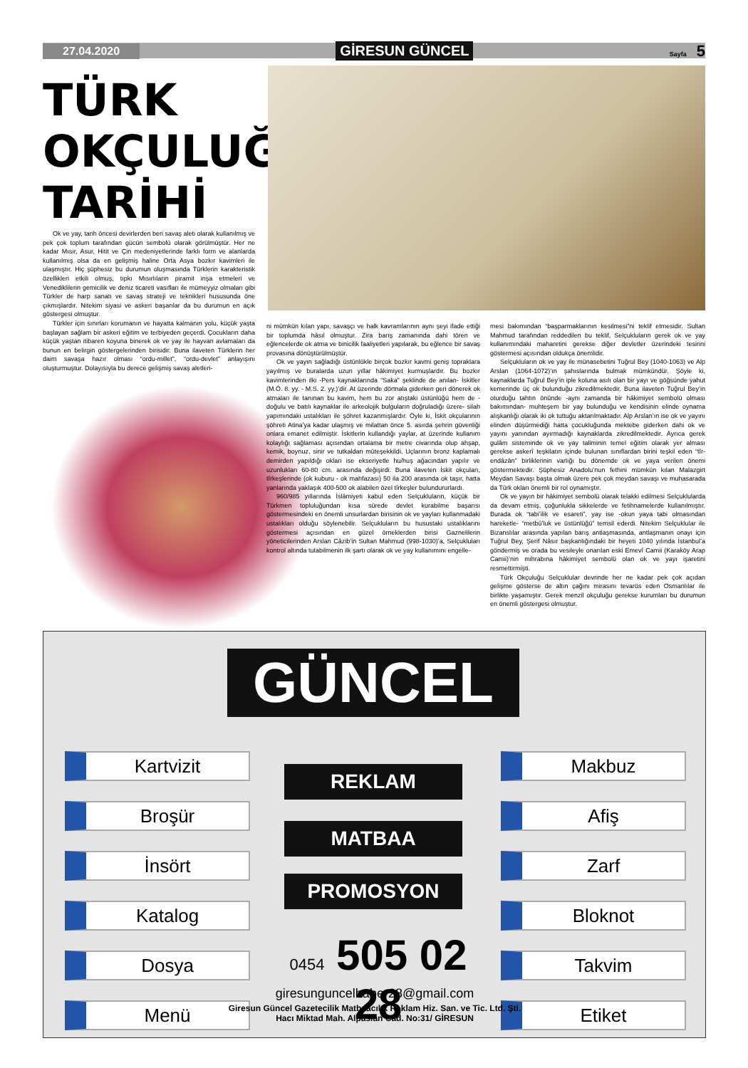27.04.2020 GİRESUN GÜNCEL Sayfa 5
TÜRK
OKÇULUĞU
TARİHİ
Ok ve yay, tarih öncesi devirlerden beri savaş aleti olarak kullanılmış ve pek çok toplum tarafından gücün sembolü olarak görülmüştür. Her ne kadar Mısır, Asur, Hitit ve Çin medeniyetlerinde farklı form ve alanlarda kullanılmış olsa da en gelişmiş haline Orta Asya bozkır kavimleri ile ulaşmıştır. Hiç şüphesiz bu durumun oluşmasında Türklerin karakteristik özellikleri etkili olmuş, tıpkı Mısırlıların piramit inşa etmeleri ve Venediklilerin gemicilik ve deniz ticareti vasıfları ile mümeyyiz olmaları gibi Türkler de harp sanatı ve savaş strateji ve teknikleri hususunda öne çıkmışlardır. Nitekim siyasi ve askeri başarılar da bu durumun en açık göstergesi olmuştur.
Türkler için sınırları korumanın ve hayatta kalmanın yolu, küçük yaşta başlayan sağlam bir askeri eğitim ve terbiyeden geçerdi. Çocukların daha küçük yaştan itibaren koyuna binerek ok ve yay ile hayvan avlamaları da bunun en belirgin göstergelerinden birisidir. Buna ilaveten Türklerin her daim savaşa hazır olması “ordu-millet”, “ordu-devlet” anlayışını oluşturmuştur. Dolayısıyla bu derece gelişmiş savaş aletleri-
ni mümkün kılan yapı, savaşçı ve halk kavramlarının aynı şeyi ifade ettiği bir toplumda hâsıl olmuştur. Zira barış zamanında dahi tören ve eğlencelerde ok atma ve binicilik faaliyetleri yapılarak, bu eğlence bir savaş provasına dönüştürülmüştür.
Ok ve yayın sağladığı üstünlükle birçok bozkır kavmi geniş topraklara yayılmış ve buralarda uzun yıllar hâkimiyet kurmuşlardır. Bu bozkır kavimlerinden ilki -Pers kaynaklarında “Saka” şeklinde de anılan- İskitler (M.Ö. 8. yy. - M.S. 2. yy.)’dir. At üzerinde dörtnala giderken geri dönerek ok atmaları ile tanınan bu kavim, hem bu zor atıştaki üstünlüğü hem de -doğulu ve batılı kaynaklar ile arkeolojik bulguların doğruladığı üzere- silah yapımındaki ustalıkları ile şöhret kazanmışlardır. Öyle ki, İskit okçularının şöhreti Atina’ya kadar ulaşmış ve milattan önce 5. asırda şehrin güvenliği onlara emanet edilmiştir. İskitlerin kullandığı yaylar, at üzerinde kullanım kolaylığı sağlaması açısından ortalama bir metre civarında olup ahşap, kemik, boynuz, sinir ve tutkaldan müteşekkildi. Uçlarının bronz kaplamalı demirden yapıldığı okları ise ekseriyetle hu/huş ağacından yapılır ve uzunlukları 60-80 cm. arasında değişirdi. Buna ilaveten İskit okçuları, tîrkeşlerinde (ok kuburu - ok mahfazası) 50 ila 200 arasında ok taşır, hatta yanlarında yaklaşık 400-500 ok alabilen özel tîrkeşler bulundururlardı.
960/985 yıllarında İslâmiyeti kabul eden Selçukluların, küçük bir Türkmen topluluğundan kısa sürede devlet kurabilme başarısı göstermesindeki en önemli unsurlardan birisinin ok ve yayları kullanmadaki ustalıkları olduğu söylenebilir. Selçukluların bu husustaki ustalıklarını göstermesi açısından en güzel örneklerden birisi Gaznelilerin yöneticilerinden Arslan Câzib’in Sultan Mahmud (998-1030)’a, Selçukluları kontrol altında tutabilmenin ilk şartı olarak ok ve yay kullanımını engelle-
mesi bakımından “başparmaklarının kesilmesi”ni teklif etmesidir. Sultan Mahmud tarafından reddedilen bu teklif, Selçukluların gerek ok ve yay kullanımındaki maharetini gerekse diğer devletler üzerindeki tesirini göstermesi açısından oldukça önemlidir.
Selçukluların ok ve yay ile münasebetini Tuğrul Bey (1040-1063) ve Alp Arslan (1064-1072)’ın şahıslarında bulmak mümkündür. Şöyle ki, kaynaklarda Tuğrul Bey’in iple koluna asılı olan bir yayı ve göğsünde yahut kemerinde üç ok bulunduğu zikredilmektedir. Buna ilaveten Tuğrul Bey’in oturduğu tahtın önünde -aynı zamanda bir hâkimiyet sembolü olması bakımından- muhteşem bir yay bulunduğu ve kendisinin elinde oynama alışkanlığı olarak iki ok tuttuğu aktarılmaktadır. Alp Arslan’ın ise ok ve yayını elinden düşürmediği hatta çocukluğunda mektebe giderken dahi ok ve yayını yanından ayırmadığı kaynaklarda zikredilmektedir. Ayrıca gerek gulâm sisteminde ok ve yay taliminin temel eğitim olarak yer alması gerekse askerî teşkilatın içinde bulunan sınıflardan birini teşkil eden “tîr-endâzân” birliklerinin varlığı bu dönemde ok ve yaya verilen önemi göstermektedir. Şüphesiz Anadolu’nun fethini mümkün kılan Malazgirt Meydan Savaşı başta olmak üzere pek çok meydan savaşı ve muhasarada da Türk okları önemli bir rol oynamıştır.
Ok ve yayın bir hâkimiyet sembolü olarak telakki edilmesi Selçuklularda da devam etmiş, çoğunlukla sikkelerde ve fetihnamelerde kullanılmıştır. Burada ok “tabi’ilik ve esareti”, yay ise -okun yaya tabi olmasından hareketle- “metbû’luk ve üstünlüğü” temsil ederdi. Nitekim Selçuklular ile Bizanslılar arasında yapılan barış antlaşmasında, antlaşmanın onayı için Tuğrul Bey, Şerif Nâsır başkanlığındaki bir heyeti 1040 yılında İstanbul’a göndermiş ve orada bu vesileyle onarılan eski Emevî Camii (Karaköy Arap Camii)’nin mihrabına hâkimiyet sembolü olan ok ve yayı işaretini resmettirmişti.
Türk Okçuluğu Selçuklular devrinde her ne kadar pek çok açıdan gelişme gösterse de altın çağını mirasını tevarüs eden Osmanlılar ile birlikte yaşamıştır. Gerek menzil okçuluğu gerekse kurumları bu durumun en önemli göstergesi olmuştur.
GÜNCEL
Kartvizit
Broşür
İnsört
Katalog
Dosya
Menü
Makbuz
Afiş
Zarf
Bloknot
Takvim
Etiket
REKLAM
MATBAA
PROMOSYON
0454 505 02 28
giresunguncelhaber28@gmail.com
Giresun Güncel Gazetecilik Matbaacılık Reklam Hiz. San. ve Tic. Ltd. Şti.
Hacı Miktad Mah. Alpaslan Cad. No:31/ GİRESUN